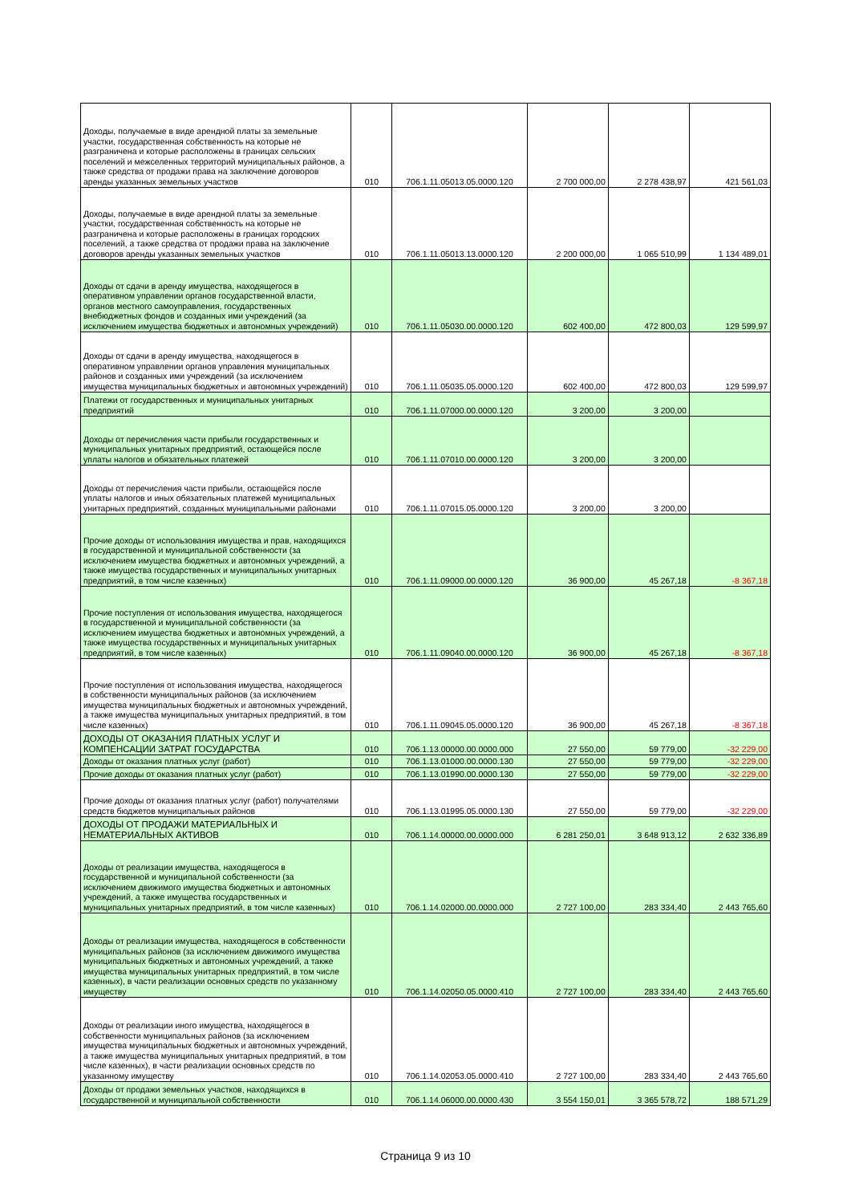| Доходы, получаемые в виде арендной платы за земельные участки, государственная собственность на которые не разграничена и которые расположены в границах сельских поселений и межселенных территорий муниципальных районов, а также средства от продажи права на заключение договоров аренды указанных земельных участков | 010 | 706.1.11.05013.05.0000.120 | 2 700 000,00 | 2 278 438,97 | 421 561,03 |
| Доходы, получаемые в виде арендной платы за земельные участки, государственная собственность на которые не разграничена и которые расположены в границах городских поселений, а также средства от продажи права на заключение договоров аренды указанных земельных участков | 010 | 706.1.11.05013.13.0000.120 | 2 200 000,00 | 1 065 510,99 | 1 134 489,01 |
| Доходы от сдачи в аренду имущества, находящегося в оперативном управлении органов государственной власти, органов местного самоуправления, государственных внебюджетных фондов и созданных ими учреждений (за исключением имущества бюджетных и автономных учреждений) | 010 | 706.1.11.05030.00.0000.120 | 602 400,00 | 472 800,03 | 129 599,97 |
| Доходы от сдачи в аренду имущества, находящегося в оперативном управлении органов управления муниципальных районов и созданных ими учреждений (за исключением имущества муниципальных бюджетных и автономных учреждений) | 010 | 706.1.11.05035.05.0000.120 | 602 400,00 | 472 800,03 | 129 599,97 |
| Платежи от государственных и муниципальных унитарных предприятий | 010 | 706.1.11.07000.00.0000.120 | 3 200,00 | 3 200,00 | |
| Доходы от перечисления части прибыли государственных и муниципальных унитарных предприятий, остающейся после уплаты налогов и обязательных платежей | 010 | 706.1.11.07010.00.0000.120 | 3 200,00 | 3 200,00 | |
| Доходы от перечисления части прибыли, остающейся после уплаты налогов и иных обязательных платежей муниципальных унитарных предприятий, созданных муниципальными районами | 010 | 706.1.11.07015.05.0000.120 | 3 200,00 | 3 200,00 | |
| Прочие доходы от использования имущества и прав, находящихся в государственной и муниципальной собственности (за исключением имущества бюджетных и автономных учреждений, а также имущества государственных и муниципальных унитарных предприятий, в том числе казенных) | 010 | 706.1.11.09000.00.0000.120 | 36 900,00 | 45 267,18 | -8 367,18 |
| Прочие поступления от использования имущества, находящегося в государственной и муниципальной собственности (за исключением имущества бюджетных и автономных учреждений, а также имущества государственных и муниципальных унитарных предприятий, в том числе казенных) | 010 | 706.1.11.09040.00.0000.120 | 36 900,00 | 45 267,18 | -8 367,18 |
| Прочие поступления от использования имущества, находящегося в собственности муниципальных районов (за исключением имущества муниципальных бюджетных и автономных учреждений, а также имущества муниципальных унитарных предприятий, в том числе казенных) | 010 | 706.1.11.09045.05.0000.120 | 36 900,00 | 45 267,18 | -8 367,18 |
| ДОХОДЫ ОТ ОКАЗАНИЯ ПЛАТНЫХ УСЛУГ И КОМПЕНСАЦИИ ЗАТРАТ ГОСУДАРСТВА | 010 | 706.1.13.00000.00.0000.000 | 27 550,00 | 59 779,00 | -32 229,00 |
| Доходы от оказания платных услуг (работ) | 010 | 706.1.13.01000.00.0000.130 | 27 550,00 | 59 779,00 | -32 229,00 |
| Прочие доходы от оказания платных услуг (работ) | 010 | 706.1.13.01990.00.0000.130 | 27 550,00 | 59 779,00 | -32 229,00 |
| Прочие доходы от оказания платных услуг (работ) получателями средств бюджетов муниципальных районов | 010 | 706.1.13.01995.05.0000.130 | 27 550,00 | 59 779,00 | -32 229,00 |
| ДОХОДЫ ОТ ПРОДАЖИ МАТЕРИАЛЬНЫХ И НЕМАТЕРИАЛЬНЫХ АКТИВОВ | 010 | 706.1.14.00000.00.0000.000 | 6 281 250,01 | 3 648 913,12 | 2 632 336,89 |
| Доходы от реализации имущества, находящегося в государственной и муниципальной собственности (за исключением движимого имущества бюджетных и автономных учреждений, а также имущества государственных и муниципальных унитарных предприятий, в том числе казенных) | 010 | 706.1.14.02000.00.0000.000 | 2 727 100,00 | 283 334,40 | 2 443 765,60 |
| Доходы от реализации имущества, находящегося в собственности муниципальных районов (за исключением движимого имущества муниципальных бюджетных и автономных учреждений, а также имущества муниципальных унитарных предприятий, в том числе казенных), в части реализации основных средств по указанному имуществу | 010 | 706.1.14.02050.05.0000.410 | 2 727 100,00 | 283 334,40 | 2 443 765,60 |
| Доходы от реализации иного имущества, находящегося в собственности муниципальных районов (за исключением имущества муниципальных бюджетных и автономных учреждений, а также имущества муниципальных унитарных предприятий, в том числе казенных), в части реализации основных средств по указанному имуществу | 010 | 706.1.14.02053.05.0000.410 | 2 727 100,00 | 283 334,40 | 2 443 765,60 |
| Доходы от продажи земельных участков, находящихся в государственной и муниципальной собственности | 010 | 706.1.14.06000.00.0000.430 | 3 554 150,01 | 3 365 578,72 | 188 571,29 |
Страница 9 из 10